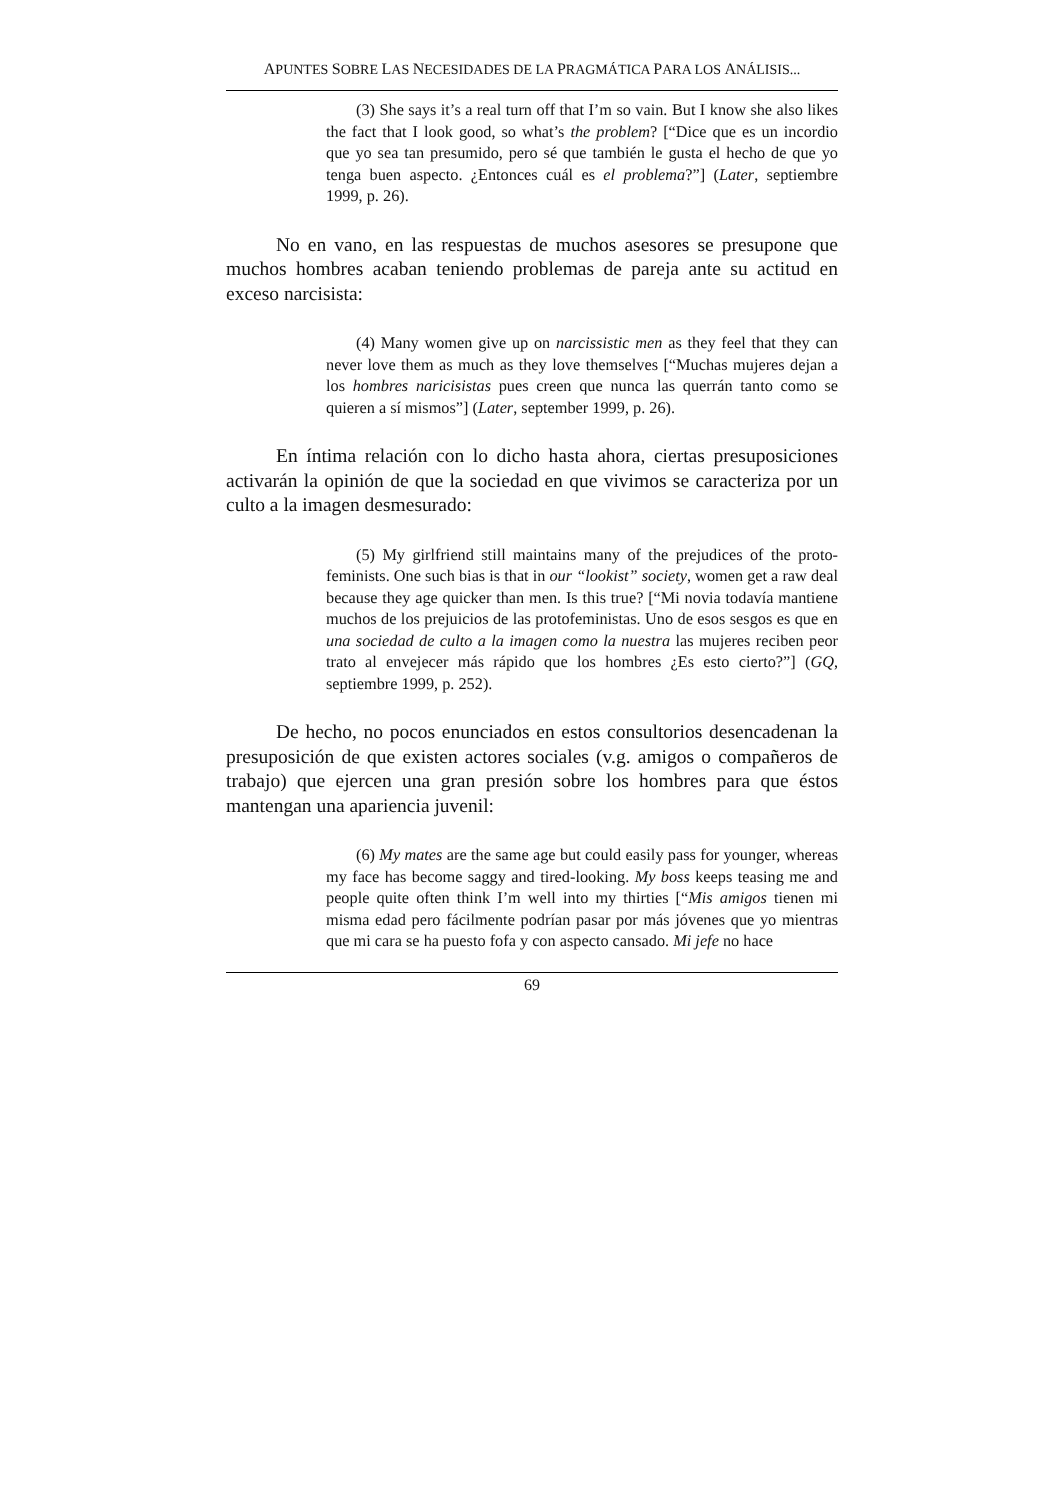APUNTES SOBRE LAS NECESIDADES DE LA PRAGMÁTICA PARA LOS ANÁLISIS...
(3) She says it’s a real turn off that I’m so vain. But I know she also likes the fact that I look good, so what’s the problem? [“Dice que es un incordio que yo sea tan presumido, pero sé que también le gusta el hecho de que yo tenga buen aspecto. ¿Entonces cuál es el problema?”] (Later, septiembre 1999, p. 26).
No en vano, en las respuestas de muchos asesores se presupone que muchos hombres acaban teniendo problemas de pareja ante su actitud en exceso narcisista:
(4) Many women give up on narcissistic men as they feel that they can never love them as much as they love themselves [“Muchas mujeres dejan a los hombres naricisistas pues creen que nunca las querrán tanto como se quieren a sí mismos”] (Later, september 1999, p. 26).
En íntima relación con lo dicho hasta ahora, ciertas presuposiciones activarán la opinión de que la sociedad en que vivimos se caracteriza por un culto a la imagen desmesurado:
(5) My girlfriend still maintains many of the prejudices of the proto-feminists. One such bias is that in our “lookist” society, women get a raw deal because they age quicker than men. Is this true? [“Mi novia todavía mantiene muchos de los prejuicios de las protofeministas. Uno de esos sesgos es que en una sociedad de culto a la imagen como la nuestra las mujeres reciben peor trato al envejecer más rápido que los hombres ¿Es esto cierto?”] (GQ, septiembre 1999, p. 252).
De hecho, no pocos enunciados en estos consultorios desencadenan la presuposición de que existen actores sociales (v.g. amigos o compañeros de trabajo) que ejercen una gran presión sobre los hombres para que éstos mantengan una apariencia juvenil:
(6) My mates are the same age but could easily pass for younger, whereas my face has become saggy and tired-looking. My boss keeps teasing me and people quite often think I’m well into my thirties [“Mis amigos tienen mi misma edad pero fácilmente podrían pasar por más jóvenes que yo mientras que mi cara se ha puesto fofa y con aspecto cansado. Mi jefe no hace
69